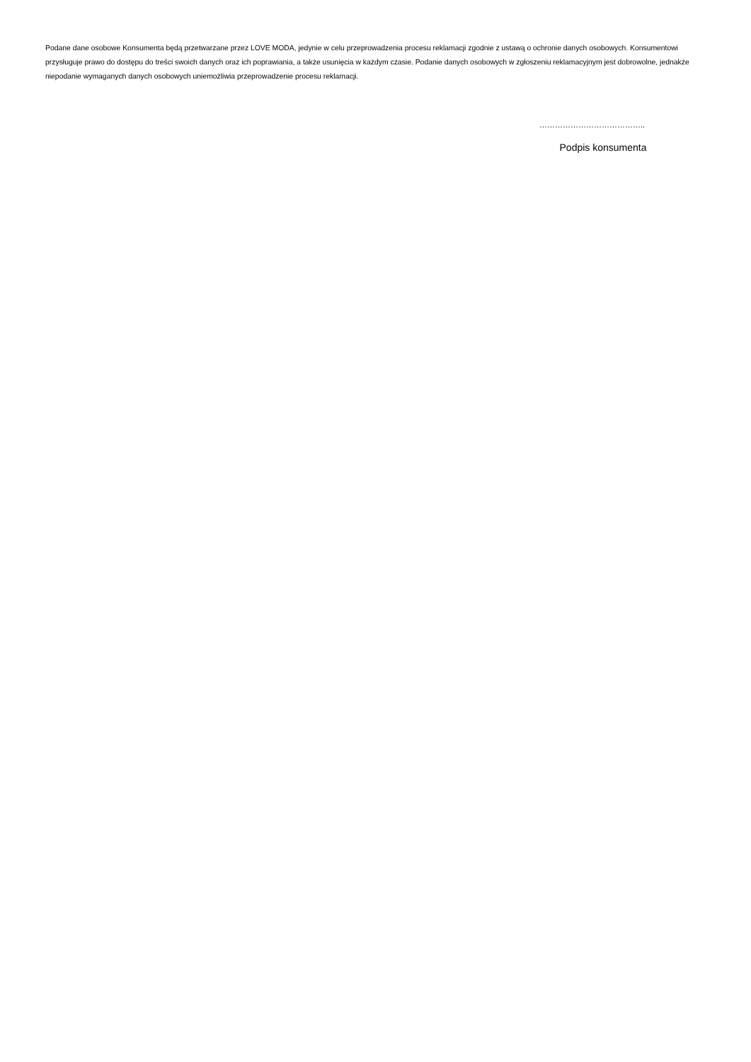Podane dane osobowe Konsumenta będą przetwarzane przez LOVE MODA, jedynie w celu przeprowadzenia procesu reklamacji zgodnie z ustawą o ochronie danych osobowych. Konsumentowi przysługuje prawo do dostępu do treści swoich danych oraz ich poprawiania, a także usunięcia w każdym czasie. Podanie danych osobowych w zgłoszeniu reklamacyjnym jest dobrowolne, jednakże niepodanie wymaganych danych osobowych uniemożliwia przeprowadzenie procesu reklamacji.
…………………………………..
Podpis konsumenta